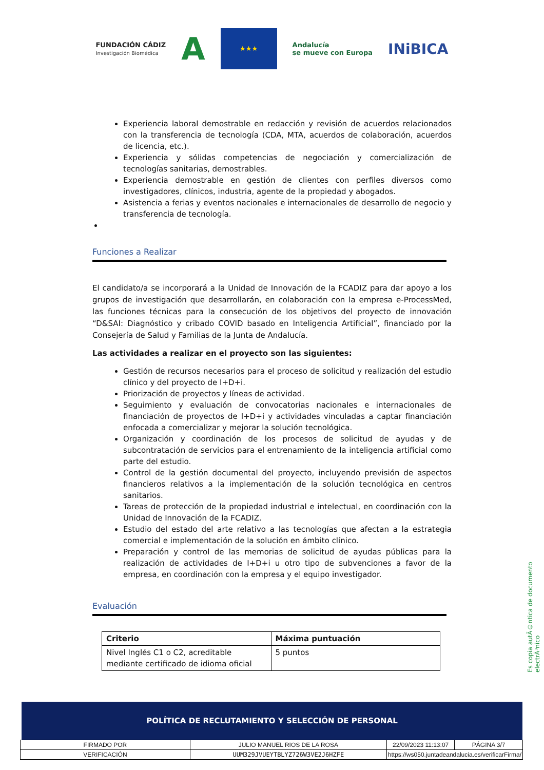FUNDACIÓN CÁDIZ
Investigación Biomédica
A
★★★
Andalucía
se mueve con Europa
INiBICA
Experiencia laboral demostrable en redacción y revisión de acuerdos relacionados con la transferencia de tecnología (CDA, MTA, acuerdos de colaboración, acuerdos de licencia, etc.).
Experiencia y sólidas competencias de negociación y comercialización de tecnologías sanitarias, demostrables.
Experiencia demostrable en gestión de clientes con perfiles diversos como investigadores, clínicos, industria, agente de la propiedad y abogados.
Asistencia a ferias y eventos nacionales e internacionales de desarrollo de negocio y transferencia de tecnología.
Funciones a Realizar
El candidato/a se incorporará a la Unidad de Innovación de la FCADIZ para dar apoyo a los grupos de investigación que desarrollarán, en colaboración con la empresa e-ProcessMed, las funciones técnicas para la consecución de los objetivos del proyecto de innovación “D&SAI: Diagnóstico y cribado COVID basado en Inteligencia Artificial”, financiado por la Consejería de Salud y Familias de la Junta de Andalucía.
Las actividades a realizar en el proyecto son las siguientes:
Gestión de recursos necesarios para el proceso de solicitud y realización del estudio clínico y del proyecto de I+D+i.
Priorización de proyectos y líneas de actividad.
Seguimiento y evaluación de convocatorias nacionales e internacionales de financiación de proyectos de I+D+i y actividades vinculadas a captar financiación enfocada a comercializar y mejorar la solución tecnológica.
Organización y coordinación de los procesos de solicitud de ayudas y de subcontratación de servicios para el entrenamiento de la inteligencia artificial como parte del estudio.
Control de la gestión documental del proyecto, incluyendo previsión de aspectos financieros relativos a la implementación de la solución tecnológica en centros sanitarios.
Tareas de protección de la propiedad industrial e intelectual, en coordinación con la Unidad de Innovación de la FCADIZ.
Estudio del estado del arte relativo a las tecnologías que afectan a la estrategia comercial e implementación de la solución en ámbito clínico.
Preparación y control de las memorias de solicitud de ayudas públicas para la realización de actividades de I+D+i u otro tipo de subvenciones a favor de la empresa, en coordinación con la empresa y el equipo investigador.
Evaluación
| Criterio | Máxima puntuación |
| --- | --- |
| Nivel Inglés C1 o C2, acreditable mediante certificado de idioma oficial | 5 puntos |
Es copia autÃ©ntica de documento electrÃ³nico
POLÍTICA DE RECLUTAMIENTO Y SELECCIÓN DE PERSONAL
| FIRMADO POR | JULIO MANUEL RIOS DE LA ROSA | | 22/09/2023 11:13:07 | PÁGINA 3/7 |
| VERIFICACIÓN | UUM329JVUEYTBLYZ726W3VE2J6HZFE | https://ws050.juntadeandalucia.es/verificarFirma/ | | |